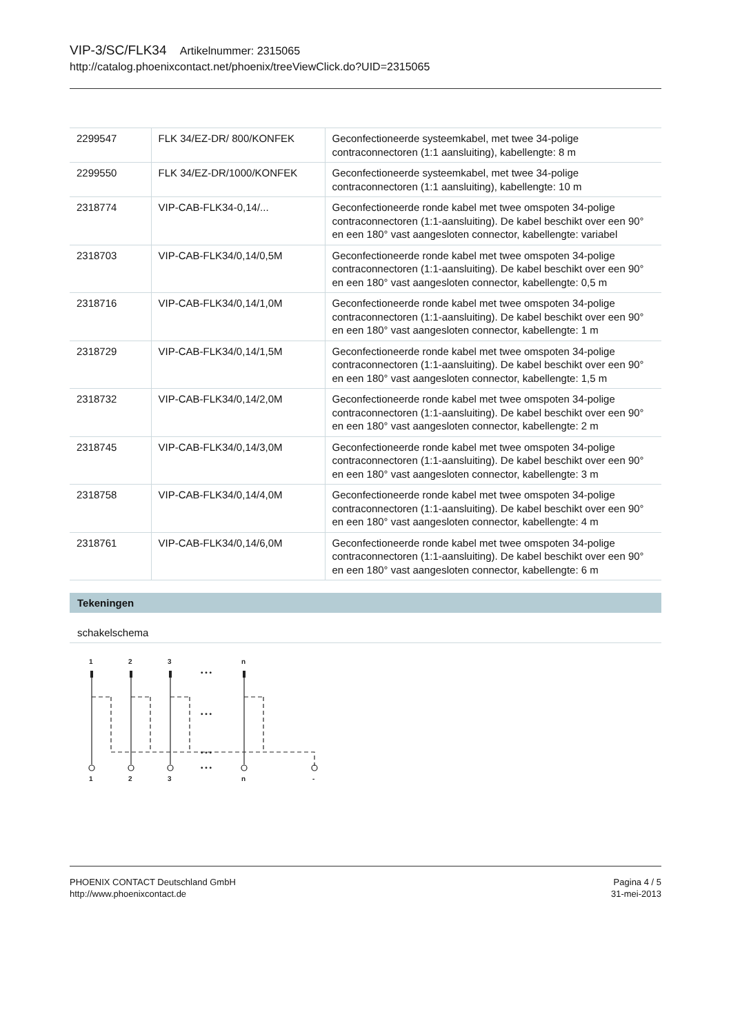VIP-3/SC/FLK34 Artikelnummer: 2315065
http://catalog.phoenixcontact.net/phoenix/treeViewClick.do?UID=2315065
| 2299547 | FLK 34/EZ-DR/ 800/KONFEK | Geconfectioneerde systeemkabel, met twee 34-polige contraconnectoren (1:1 aansluiting), kabellengte: 8 m |
| 2299550 | FLK 34/EZ-DR/1000/KONFEK | Geconfectioneerde systeemkabel, met twee 34-polige contraconnectoren (1:1 aansluiting), kabellengte: 10 m |
| 2318774 | VIP-CAB-FLK34-0,14/... | Geconfectioneerde ronde kabel met twee omspoten 34-polige contraconnectoren (1:1-aansluiting). De kabel beschikt over een 90° en een 180° vast aangesloten connector, kabellengte: variabel |
| 2318703 | VIP-CAB-FLK34/0,14/0,5M | Geconfectioneerde ronde kabel met twee omspoten 34-polige contraconnectoren (1:1-aansluiting). De kabel beschikt over een 90° en een 180° vast aangesloten connector, kabellengte: 0,5 m |
| 2318716 | VIP-CAB-FLK34/0,14/1,0M | Geconfectioneerde ronde kabel met twee omspoten 34-polige contraconnectoren (1:1-aansluiting). De kabel beschikt over een 90° en een 180° vast aangesloten connector, kabellengte: 1 m |
| 2318729 | VIP-CAB-FLK34/0,14/1,5M | Geconfectioneerde ronde kabel met twee omspoten 34-polige contraconnectoren (1:1-aansluiting). De kabel beschikt over een 90° en een 180° vast aangesloten connector, kabellengte: 1,5 m |
| 2318732 | VIP-CAB-FLK34/0,14/2,0M | Geconfectioneerde ronde kabel met twee omspoten 34-polige contraconnectoren (1:1-aansluiting). De kabel beschikt over een 90° en een 180° vast aangesloten connector, kabellengte: 2 m |
| 2318745 | VIP-CAB-FLK34/0,14/3,0M | Geconfectioneerde ronde kabel met twee omspoten 34-polige contraconnectoren (1:1-aansluiting). De kabel beschikt over een 90° en een 180° vast aangesloten connector, kabellengte: 3 m |
| 2318758 | VIP-CAB-FLK34/0,14/4,0M | Geconfectioneerde ronde kabel met twee omspoten 34-polige contraconnectoren (1:1-aansluiting). De kabel beschikt over een 90° en een 180° vast aangesloten connector, kabellengte: 4 m |
| 2318761 | VIP-CAB-FLK34/0,14/6,0M | Geconfectioneerde ronde kabel met twee omspoten 34-polige contraconnectoren (1:1-aansluiting). De kabel beschikt over een 90° en een 180° vast aangesloten connector, kabellengte: 6 m |
Tekeningen
schakelschema
1
2
3
n
1
2
3
n
-
• • •
• • •
• • •
• • •
PHOENIX CONTACT Deutschland GmbH
http://www.phoenixcontact.de
Pagina 4 / 5
31-mei-2013